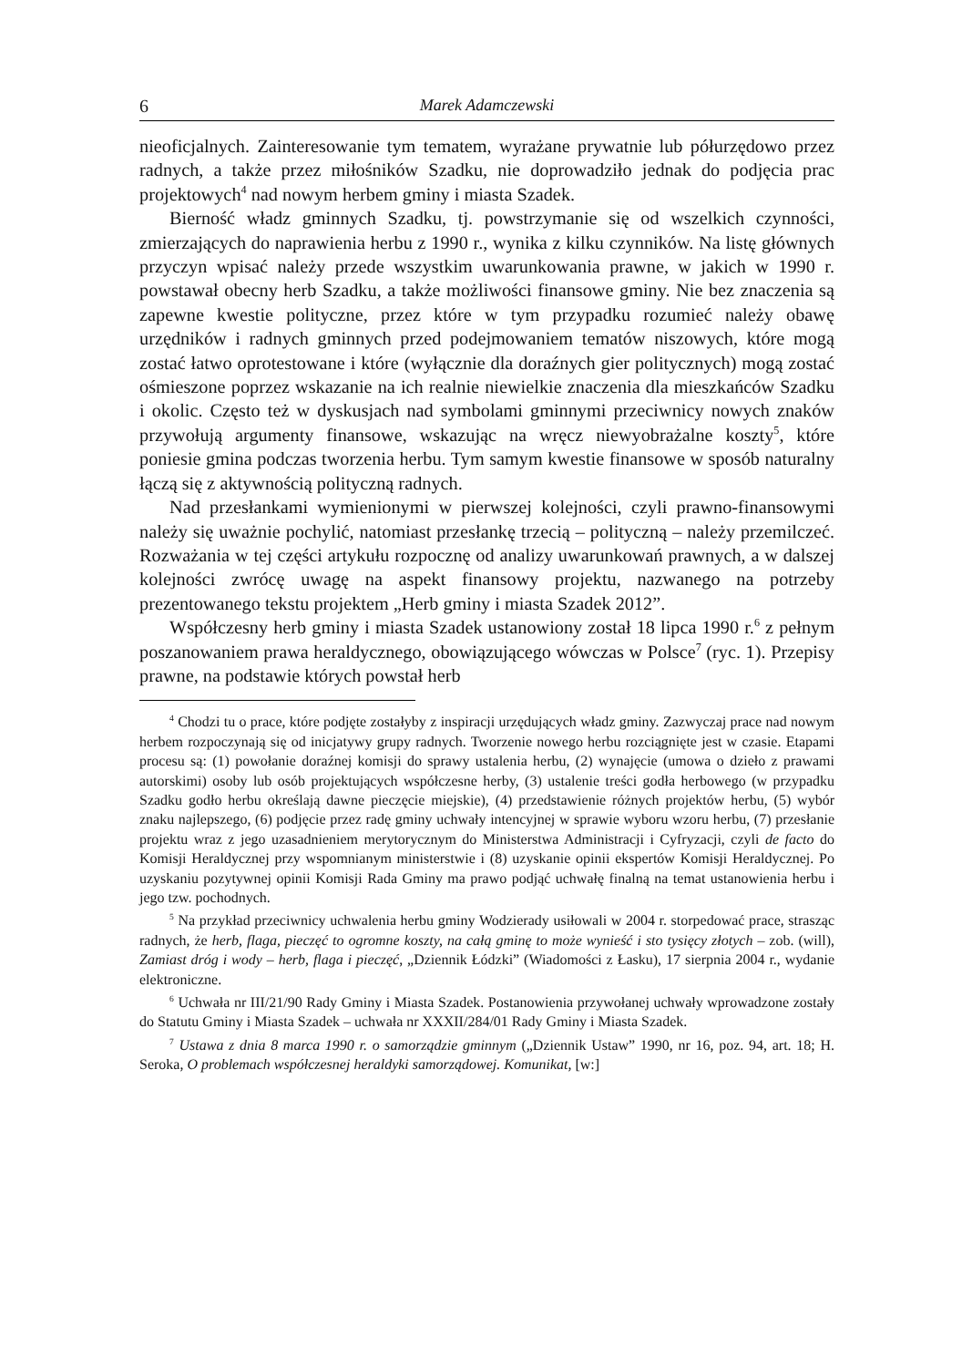6 Marek Adamczewski
nieoficjalnych. Zainteresowanie tym tematem, wyrażane prywatnie lub półurzędowo przez radnych, a także przez miłośników Szadku, nie doprowadziło jednak do podjęcia prac projektowych<sup>4</sup> nad nowym herbem gminy i miasta Szadek.
Bierność władz gminnych Szadku, tj. powstrzymanie się od wszelkich czynności, zmierzających do naprawienia herbu z 1990 r., wynika z kilku czynników. Na listę głównych przyczyn wpisać należy przede wszystkim uwarunkowania prawne, w jakich w 1990 r. powstawał obecny herb Szadku, a także możliwości finansowe gminy. Nie bez znaczenia są zapewne kwestie polityczne, przez które w tym przypadku rozumieć należy obawę urzędników i radnych gminnych przed podejmowaniem tematów niszowych, które mogą zostać łatwo oprotestowane i które (wyłącznie dla doraźnych gier politycznych) mogą zostać ośmieszone poprzez wskazanie na ich realnie niewielkie znaczenia dla mieszkańców Szadku i okolic. Często też w dyskusjach nad symbolami gminnymi przeciwnicy nowych znaków przywołują argumenty finansowe, wskazując na wręcz niewyobrażalne koszty<sup>5</sup>, które poniesie gmina podczas tworzenia herbu. Tym samym kwestie finansowe w sposób naturalny łączą się z aktywnością polityczną radnych.
Nad przesłankami wymienionymi w pierwszej kolejności, czyli prawno-finansowymi należy się uważnie pochylić, natomiast przesłankę trzecią – polityczną – należy przemilczeć. Rozważania w tej części artykułu rozpocznę od analizy uwarunkowań prawnych, a w dalszej kolejności zwrócę uwagę na aspekt finansowy projektu, nazwanego na potrzeby prezentowanego tekstu projektem „Herb gminy i miasta Szadek 2012”.
Współczesny herb gminy i miasta Szadek ustanowiony został 18 lipca 1990 r.<sup>6</sup> z pełnym poszanowaniem prawa heraldycznego, obowiązującego wówczas w Polsce<sup>7</sup> (ryc. 1). Przepisy prawne, na podstawie których powstał herb
<sup>4</sup> Chodzi tu o prace, które podjęte zostałyby z inspiracji urzędujących władz gminy. Zazwyczaj prace nad nowym herbem rozpoczynają się od inicjatywy grupy radnych. Tworzenie nowego herbu rozciągnięte jest w czasie. Etapami procesu są: (1) powołanie doraźnej komisji do sprawy ustalenia herbu, (2) wynajęcie (umowa o dzieło z prawami autorskimi) osoby lub osób projektujących współczesne herby, (3) ustalenie treści godła herbowego (w przypadku Szadku godło herbu określają dawne pieczęcie miejskie), (4) przedstawienie różnych projektów herbu, (5) wybór znaku najlepszego, (6) podjęcie przez radę gminy uchwały intencyjnej w sprawie wyboru wzoru herbu, (7) przesłanie projektu wraz z jego uzasadnieniem merytorycznym do Ministerstwa Administracji i Cyfryzacji, czyli de facto do Komisji Heraldycznej przy wspomnianym ministerstwie i (8) uzyskanie opinii ekspertów Komisji Heraldycznej. Po uzyskaniu pozytywnej opinii Komisji Rada Gminy ma prawo podjąć uchwałę finalną na temat ustanowienia herbu i jego tzw. pochodnych.
<sup>5</sup> Na przykład przeciwnicy uchwalenia herbu gminy Wodzierady usiłowali w 2004 r. storpedować prace, strasząc radnych, że herb, flaga, pieczęć to ogromne koszty, na całą gminę to może wynieść i sto tysięcy złotych – zob. (will), Zamiast dróg i wody – herb, flaga i pieczęć, „Dziennik Łódzki” (Wiadomości z Łasku), 17 sierpnia 2004 r., wydanie elektroniczne.
<sup>6</sup> Uchwała nr III/21/90 Rady Gminy i Miasta Szadek. Postanowienia przywołanej uchwały wprowadzone zostały do Statutu Gminy i Miasta Szadek – uchwała nr XXXII/284/01 Rady Gminy i Miasta Szadek.
<sup>7</sup> Ustawa z dnia 8 marca 1990 r. o samorządzie gminnym („Dziennik Ustaw” 1990, nr 16, poz. 94, art. 18; H. Seroka, O problemach współczesnej heraldyki samorządowej. Komunikat, [w:]